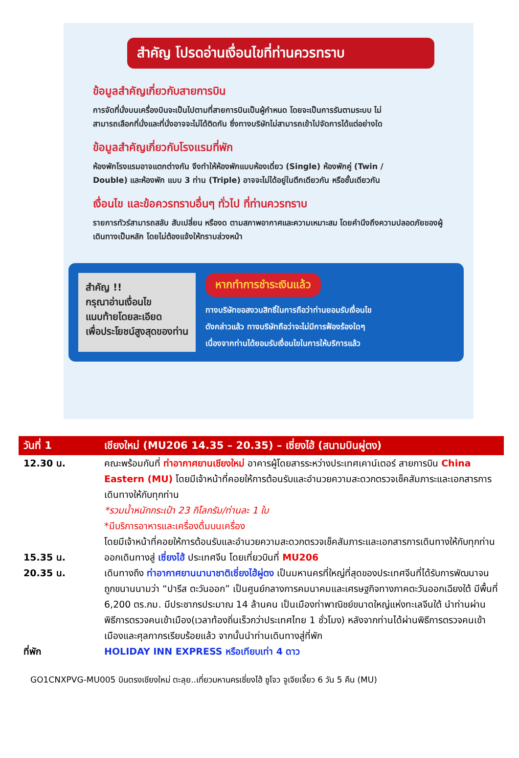สำคัญ โปรดอ่านเงื่อนไขที่ท่านควรทราบ
ข้อมูลสำคัญเกี่ยวกับสายการบิน
การจัดที่นั่งบนเครื่องบินจะเป็นไปตามที่สายการบินเป็นผู้กำหนด โดยจะเป็นการรันตามระบบ ไม่สามารถเลือกที่นั่งและที่นั่งอาจจะไม่ได้ติดกัน ซึ่งทางบริษัทไม่สามารถเข้าไปจัดการได้แต่อย่างใด
ข้อมูลสำคัญเกี่ยวกับโรงแรมที่พัก
ห้องพักโรงแรมอาจแตกต่างกัน จึงทำให้ห้องพักแบบห้องเดี่ยว (Single) ห้องพักคู่ (Twin / Double) และห้องพัก แบบ 3 ท่าน (Triple) อาจจะไม่ได้อยู่ในตึกเดียวกัน หรือชั้นเดียวกัน
เงื่อนไข และข้อควรทราบอื่นๆ ทั่วไป ที่ท่านควรทราบ
รายการทัวร์สามารถสลับ สับเปลี่ยน หรืองด ตามสภาพอากาศและความเหมาะสม โดยคำนึงถึงความปลอดภัยของผู้เดินทางเป็นหลัก โดยไม่ต้องแจ้งให้ทราบล่วงหน้า
สำคัญ !!
กรุณาอ่านเงื่อนไข
แนบท้ายโดยละเอียด
เพื่อประโยชน์สูงสุดของท่าน
หากทำการชำระเงินแล้ว
ทางบริษัทขอสงวนสิทธิ์ในการถือว่าท่านยอมรับเงื่อนไข
ดังกล่าวแล้ว ทางบริษัทถือว่าจะไม่มีการฟ้องร้องใดๆ
เนื่องจากท่านได้ยอมรับเงื่อนไขในการให้บริการแล้ว
| วันที่ 1 | เชียงใหม่ (MU206 14.35 – 20.35) – เซี่ยงไฮ้ (สนามบินผู่ตง) |
| --- | --- |
| 12.30 น. | คณะพร้อมกันที่ ท่าอากาศยานเชียงใหม่ อาคารผู้โดยสารระหว่างประเทศเคาน์เตอร์ สายการบิน China Eastern (MU) โดยมีเจ้าหน้าที่คอยให้การต้อนรับและอำนวยความสะดวกตรวจเช็คสัมภาระและเอกสารการเดินทางให้กับทุกท่าน *รวมน้ำหนักกระเป๋า 23 กิโลกรัม/ท่านละ 1 ใบ *มีบริการอาหารและเครื่องดื่มบนเครื่อง โดยมีเจ้าหน้าที่คอยให้การต้อนรับและอำนวยความสะดวกตรวจเช็คสัมภาระและเอกสารการเดินทางให้กับทุกท่าน |
| 15.35 น. | ออกเดินทางสู่ เซี่ยงไฮ้ ประเทศจีน โดยเที่ยวบินที่ MU206 |
| 20.35 น. | เดินทางถึง ท่าอากาศยานนานาชาติเซี่ยงไฮ้ผู่ตง เป็นมหานครที่ใหญ่ที่สุดของประเทศจีนที่ได้รับการพัฒนาจนถูกขนานนามว่า “ปารีส ตะวันออก” เป็นศูนย์กลางการคมนาคมและเศรษฐกิจทางภาคตะวันออกเฉียงใต้ มีพื้นที่ 6,200 ตร.กม. มีประชากรประมาณ 14 ล้านคน เป็นเมืองท่าพาณิชย์ขนาดใหญ่แห่งทะเลจีนใต้ นำท่านผ่านพิธีการตรวจคนเข้าเมือง(เวลาท้องถิ่นเร็วกว่าประเทศไทย 1 ชั่วโมง) หลังจากท่านได้ผ่านพิธีการตรวจคนเข้าเมืองและศุลกากรเรียบร้อยแล้ว จากนั้นนำท่านเดินทางสู่ที่พัก |
| ที่พัก | HOLIDAY INN EXPRESS หรือเทียบเท่า 4 ดาว |
GO1CNXPVG-MU005 บินตรงเชียงใหม่ ตะลุย..เที่ยวมหานครเซี่ยงไฮ้ ซูโจว จูเจียเจี้ยว 6 วัน 5 คืน (MU)